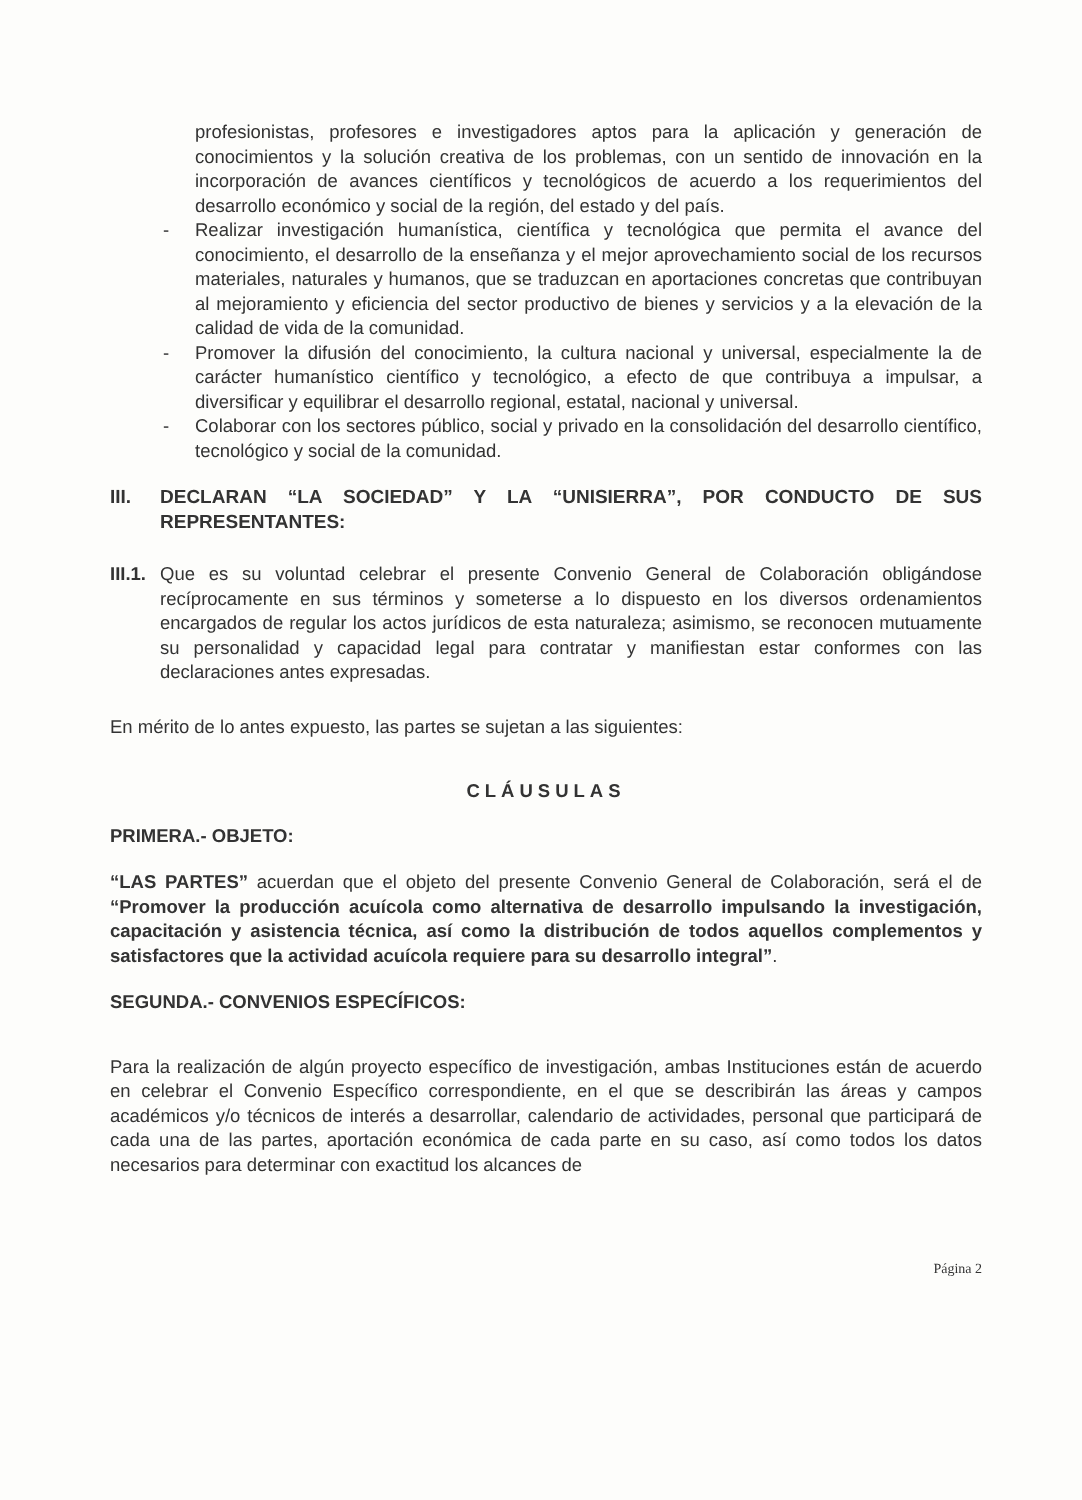profesionistas, profesores e investigadores aptos para la aplicación y generación de conocimientos y la solución creativa de los problemas, con un sentido de innovación en la incorporación de avances científicos y tecnológicos de acuerdo a los requerimientos del desarrollo económico y social de la región, del estado y del país.
- Realizar investigación humanística, científica y tecnológica que permita el avance del conocimiento, el desarrollo de la enseñanza y el mejor aprovechamiento social de los recursos materiales, naturales y humanos, que se traduzcan en aportaciones concretas que contribuyan al mejoramiento y eficiencia del sector productivo de bienes y servicios y a la elevación de la calidad de vida de la comunidad.
- Promover la difusión del conocimiento, la cultura nacional y universal, especialmente la de carácter humanístico científico y tecnológico, a efecto de que contribuya a impulsar, a diversificar y equilibrar el desarrollo regional, estatal, nacional y universal.
- Colaborar con los sectores público, social y privado en la consolidación del desarrollo científico, tecnológico y social de la comunidad.
III. DECLARAN “LA SOCIEDAD” Y LA “UNISIERRA”, POR CONDUCTO DE SUS REPRESENTANTES:
III.1. Que es su voluntad celebrar el presente Convenio General de Colaboración obligándose recíprocamente en sus términos y someterse a lo dispuesto en los diversos ordenamientos encargados de regular los actos jurídicos de esta naturaleza; asimismo, se reconocen mutuamente su personalidad y capacidad legal para contratar y manifiestan estar conformes con las declaraciones antes expresadas.
En mérito de lo antes expuesto, las partes se sujetan a las siguientes:
CLÁUSULAS
PRIMERA.- OBJETO:
“LAS PARTES” acuerdan que el objeto del presente Convenio General de Colaboración, será el de “Promover la producción acuícola como alternativa de desarrollo impulsando la investigación, capacitación y asistencia técnica, así como la distribución de todos aquellos complementos y satisfactores que la actividad acuícola requiere para su desarrollo integral”.
SEGUNDA.- CONVENIOS ESPECÍFICOS:
Para la realización de algún proyecto específico de investigación, ambas Instituciones están de acuerdo en celebrar el Convenio Específico correspondiente, en el que se describirán las áreas y campos académicos y/o técnicos de interés a desarrollar, calendario de actividades, personal que participará de cada una de las partes, aportación económica de cada parte en su caso, así como todos los datos necesarios para determinar con exactitud los alcances de
Página 2